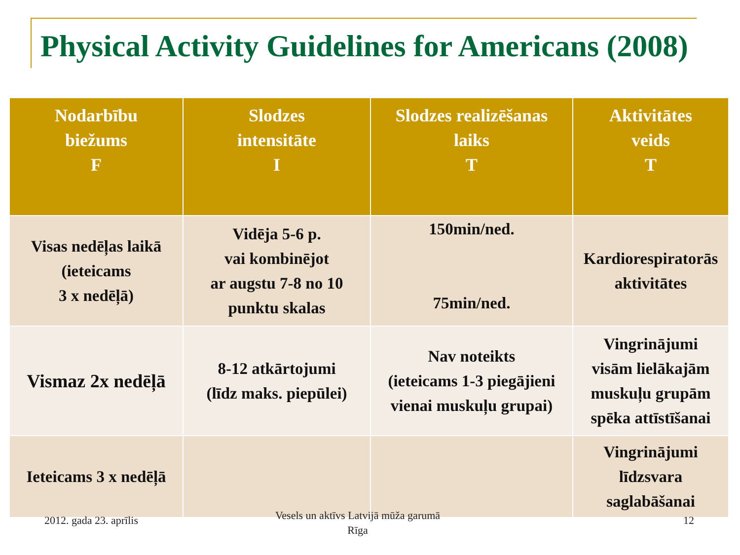Physical Activity Guidelines for Americans (2008)
| Nodarbību biežums F | Slodzes intensitāte I | Slodzes realizēšanas laiks T | Aktivitātes veids T |
| --- | --- | --- | --- |
| Visas nedēļas laikā (ieteicams 3 x nedēļā) | Vidēja 5-6 p. vai kombinējot ar augstu 7-8 no 10 punktu skalas | 150min/ned. 75min/ned. | Kardiorespiratorās aktivitātes |
| Vismaz 2x nedēļā | 8-12 atkārtojumi (līdz maks. piepūlei) | Nav noteikts (ieteicams 1-3 piegājieni vienai muskuļu grupai) | Vingrinājumi visām lielākajām muskuļu grupām spēka attīstīšanai |
| Ieteicams 3 x nedēļā | | | Vingrinājumi līdzsvara saglabāšanai |
2012. gada 23. aprīlis
Vesels un aktīvs Latvijā mūža garumā
Rīga
12